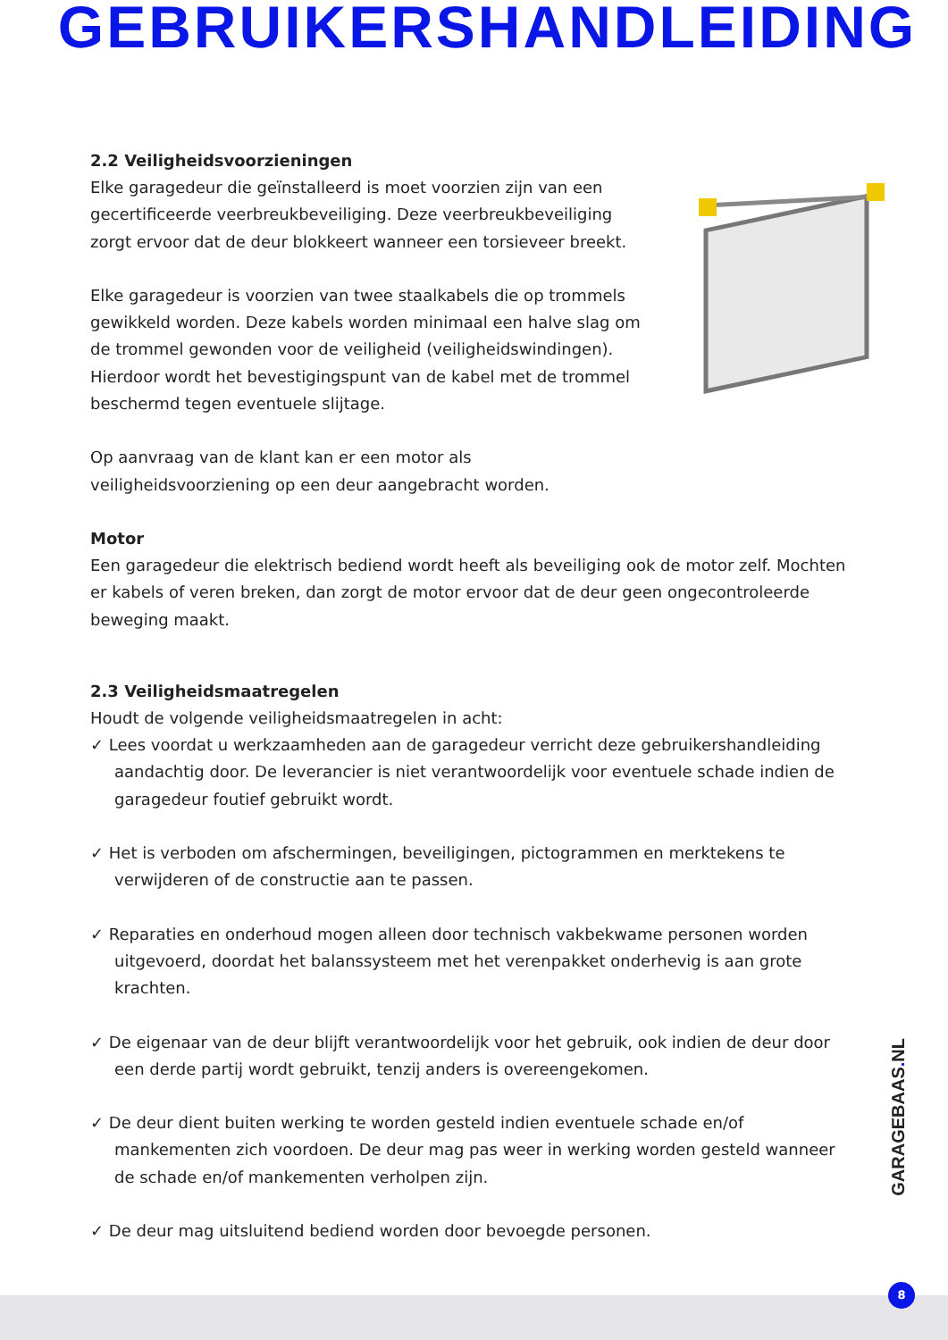GEBRUIKERSHANDLEIDING
2.2 Veiligheidsvoorzieningen
Elke garagedeur die geïnstalleerd is moet voorzien zijn van een gecertificeerde veerbreukbeveiliging. Deze veerbreukbeveiliging zorgt ervoor dat de deur blokkeert wanneer een torsieveer breekt.
Elke garagedeur is voorzien van twee staalkabels die op trommels gewikkeld worden. Deze kabels worden minimaal een halve slag om de trommel gewonden voor de veiligheid (veiligheidswindingen). Hierdoor wordt het bevestigingspunt van de kabel met de trommel beschermd tegen eventuele slijtage.
Op aanvraag van de klant kan er een motor als veiligheidsvoorziening op een deur aangebracht worden.
Motor
Een garagedeur die elektrisch bediend wordt heeft als beveiliging ook de motor zelf. Mochten er kabels of veren breken, dan zorgt de motor ervoor dat de deur geen ongecontroleerde beweging maakt.
2.3 Veiligheidsmaatregelen
Houdt de volgende veiligheidsmaatregelen in acht:
✓ Lees voordat u werkzaamheden aan de garagedeur verricht deze gebruikershandleiding aandachtig door. De leverancier is niet verantwoordelijk voor eventuele schade indien de garagedeur foutief gebruikt wordt.
✓ Het is verboden om afschermingen, beveiligingen, pictogrammen en merktekens te verwijderen of de constructie aan te passen.
✓ Reparaties en onderhoud mogen alleen door technisch vakbekwame personen worden uitgevoerd, doordat het balanssysteem met het verenpakket onderhevig is aan grote krachten.
✓ De eigenaar van de deur blijft verantwoordelijk voor het gebruik, ook indien de deur door een derde partij wordt gebruikt, tenzij anders is overeengekomen.
✓ De deur dient buiten werking te worden gesteld indien eventuele schade en/of mankementen zich voordoen. De deur mag pas weer in werking worden gesteld wanneer de schade en/of mankementen verholpen zijn.
✓ De deur mag uitsluitend bediend worden door bevoegde personen.
GARAGEBAAS. NL
8